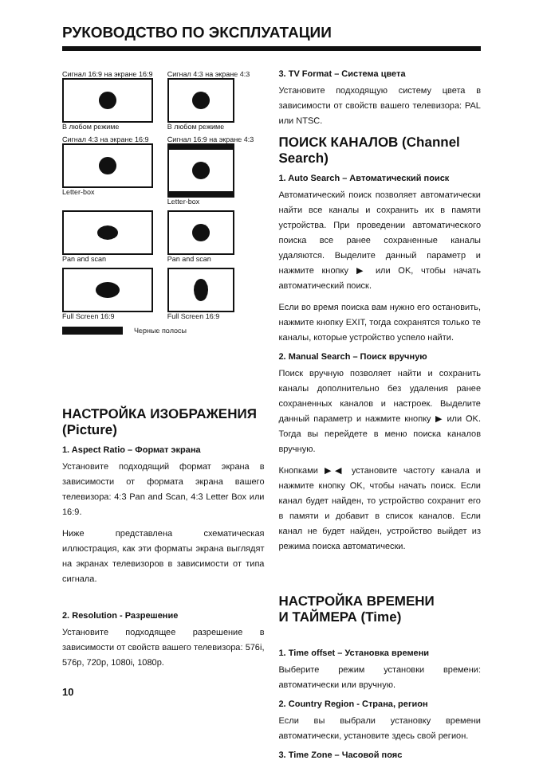РУКОВОДСТВО ПО ЭКСПЛУАТАЦИИ
Сигнал 16:9 на экране 16:9
В любом режиме
Сигнал 4:3 на экране 4:3
В любом режиме
Сигнал 4:3 на экране 16:9
Letter-box
Сигнал 16:9 на экране 4:3
Letter-box
Pan and scan
Pan and scan
Full Screen 16:9
Full Screen 16:9
Черные полосы
НАСТРОЙКА ИЗОБРАЖЕНИЯ (Picture)
1. Aspect Ratio – Формат экрана
Установите подходящий формат экрана в зависимости от формата экрана вашего телевизора: 4:3 Pan and Scan, 4:3 Letter Box или 16:9.
Ниже представлена схематическая иллюстрация, как эти форматы экрана выглядят на экранах телевизоров в зависимости от типа сигнала.
2. Resolution - Разрешение
Установите подходящее разрешение в зависимости от свойств вашего телевизора: 576i, 576p, 720p, 1080i, 1080p.
10
3. TV Format – Система цвета
Установите подходящую систему цвета в зависимости от свойств вашего телевизора: PAL или NTSC.
ПОИСК КАНАЛОВ (Channel Search)
1. Auto Search – Автоматический поиск
Автоматический поиск позволяет автоматически найти все каналы и сохранить их в памяти устройства. При проведении автоматического поиска все ранее сохраненные каналы удаляются. Выделите данный параметр и нажмите кнопку ▶ или OK, чтобы начать автоматический поиск.
Если во время поиска вам нужно его остановить, нажмите кнопку EXIT, тогда сохранятся только те каналы, которые устройство успело найти.
2. Manual Search – Поиск вручную
Поиск вручную позволяет найти и сохранить каналы дополнительно без удаления ранее сохраненных каналов и настроек. Выделите данный параметр и нажмите кнопку ▶ или OK. Тогда вы перейдете в меню поиска каналов вручную.
Кнопками ▶◀ установите частоту канала и нажмите кнопку OK, чтобы начать поиск. Если канал будет найден, то устройство сохранит его в памяти и добавит в список каналов. Если канал не будет найден, устройство выйдет из режима поиска автоматически.
НАСТРОЙКА ВРЕМЕНИ
И ТАЙМЕРА (Time)
1. Time offset – Установка времени
Выберите режим установки времени: автоматически или вручную.
2. Country Region - Страна, регион
Если вы выбрали установку времени автоматически, установите здесь свой регион.
3. Time Zone – Часовой пояс